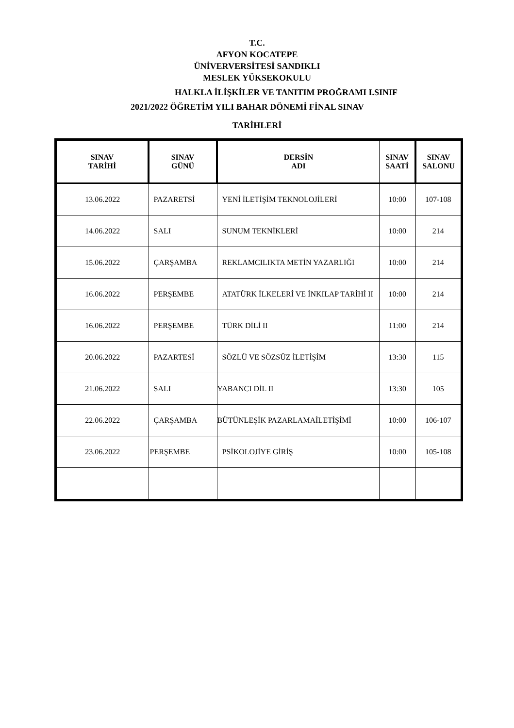T.C.
AFYON KOCATEPE
ÜNİVERVERSİTESİ SANDIKLI
MESLEK YÜKSEKOKULU
HALKLA İLİŞKİLER VE TANITIM PROĞRAMI I.SINIF
2021/2022 ÖĞRETİM YILI BAHAR DÖNEMİ FİNAL SINAV
TARİHLERİ
| SINAV TARİHİ | SINAV GÜNÜ | DERSİN ADI | SINAV SAATİ | SINAV SALONU |
| --- | --- | --- | --- | --- |
| 13.06.2022 | PAZARETSİ | YENİ İLETİŞİM TEKNOLOJİLERİ | 10:00 | 107-108 |
| 14.06.2022 | SALI | SUNUM TEKNİKLERİ | 10:00 | 214 |
| 15.06.2022 | ÇARŞAMBA | REKLAMCILIKTA METİN YAZARLIĞI | 10:00 | 214 |
| 16.06.2022 | PERŞEMBE | ATATÜRK İLKELERİ VE İNKILAP TARİHİ II | 10:00 | 214 |
| 16.06.2022 | PERŞEMBE | TÜRK DİLİ II | 11:00 | 214 |
| 20.06.2022 | PAZARTESİ | SÖZLÜ VE SÖZSÜZ İLETİŞİM | 13:30 | 115 |
| 21.06.2022 | SALI | YABANCI DİL II | 13:30 | 105 |
| 22.06.2022 | ÇARŞAMBA | BÜTÜNLEŞİK PAZARLAMAİLETİŞİMİ | 10:00 | 106-107 |
| 23.06.2022 | PERŞEMBE | PSİKOLOJİYE GİRİŞ | 10:00 | 105-108 |